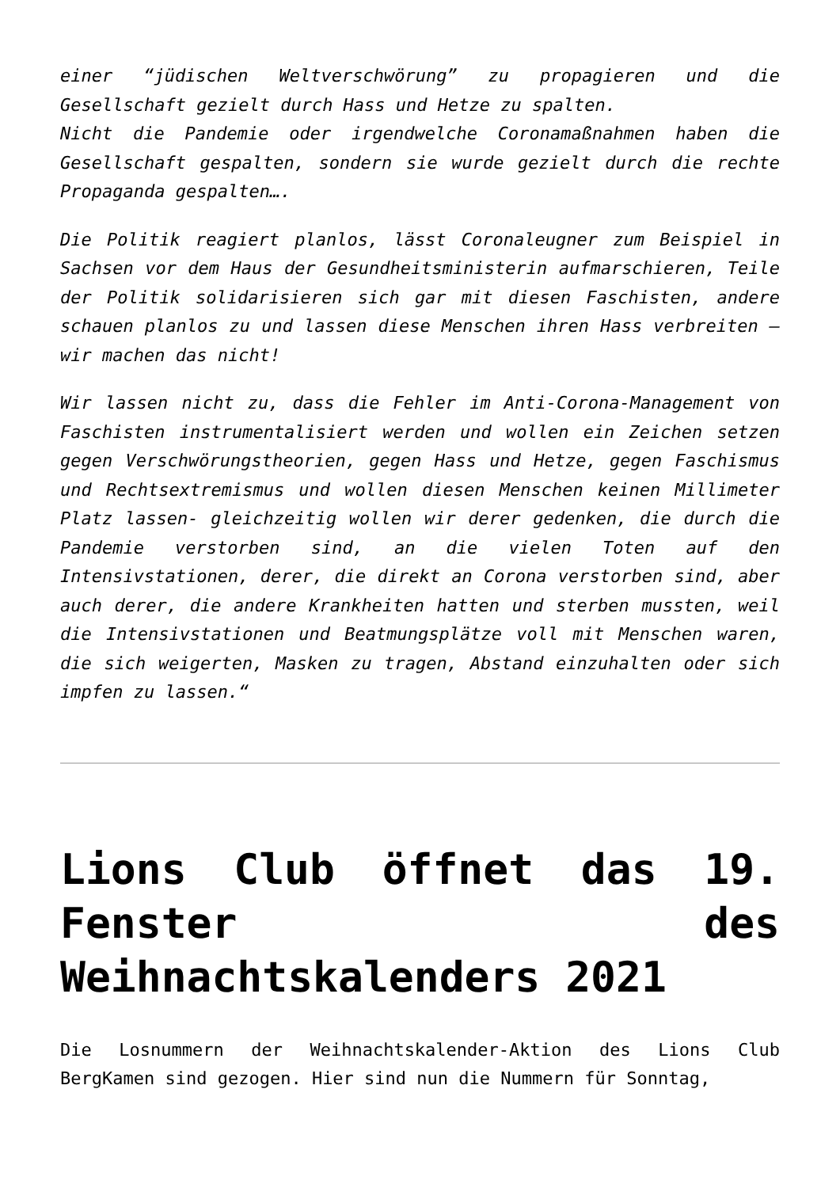einer “jüdischen Weltverschwörung” zu propagieren und die Gesellschaft gezielt durch Hass und Hetze zu spalten.
Nicht die Pandemie oder irgendwelche Coronamaßnahmen haben die Gesellschaft gespalten, sondern sie wurde gezielt durch die rechte Propaganda gespalten….
Die Politik reagiert planlos, lässt Coronaleugner zum Beispiel in Sachsen vor dem Haus der Gesundheitsministerin aufmarschieren, Teile der Politik solidarisieren sich gar mit diesen Faschisten, andere schauen planlos zu und lassen diese Menschen ihren Hass verbreiten – wir machen das nicht!
Wir lassen nicht zu, dass die Fehler im Anti-Corona-Management von Faschisten instrumentalisiert werden und wollen ein Zeichen setzen gegen Verschwörungstheorien, gegen Hass und Hetze, gegen Faschismus und Rechtsextremismus und wollen diesen Menschen keinen Millimeter Platz lassen- gleichzeitig wollen wir derer gedenken, die durch die Pandemie verstorben sind, an die vielen Toten auf den Intensivstationen, derer, die direkt an Corona verstorben sind, aber auch derer, die andere Krankheiten hatten und sterben mussten, weil die Intensivstationen und Beatmungsplätze voll mit Menschen waren, die sich weigerten, Masken zu tragen, Abstand einzuhalten oder sich impfen zu lassen.“
Lions Club öffnet das 19. Fenster des Weihnachtskalenders 2021
Die Losnummern der Weihnachtskalender-Aktion des Lions Club BergKamen sind gezogen. Hier sind nun die Nummern für Sonntag,